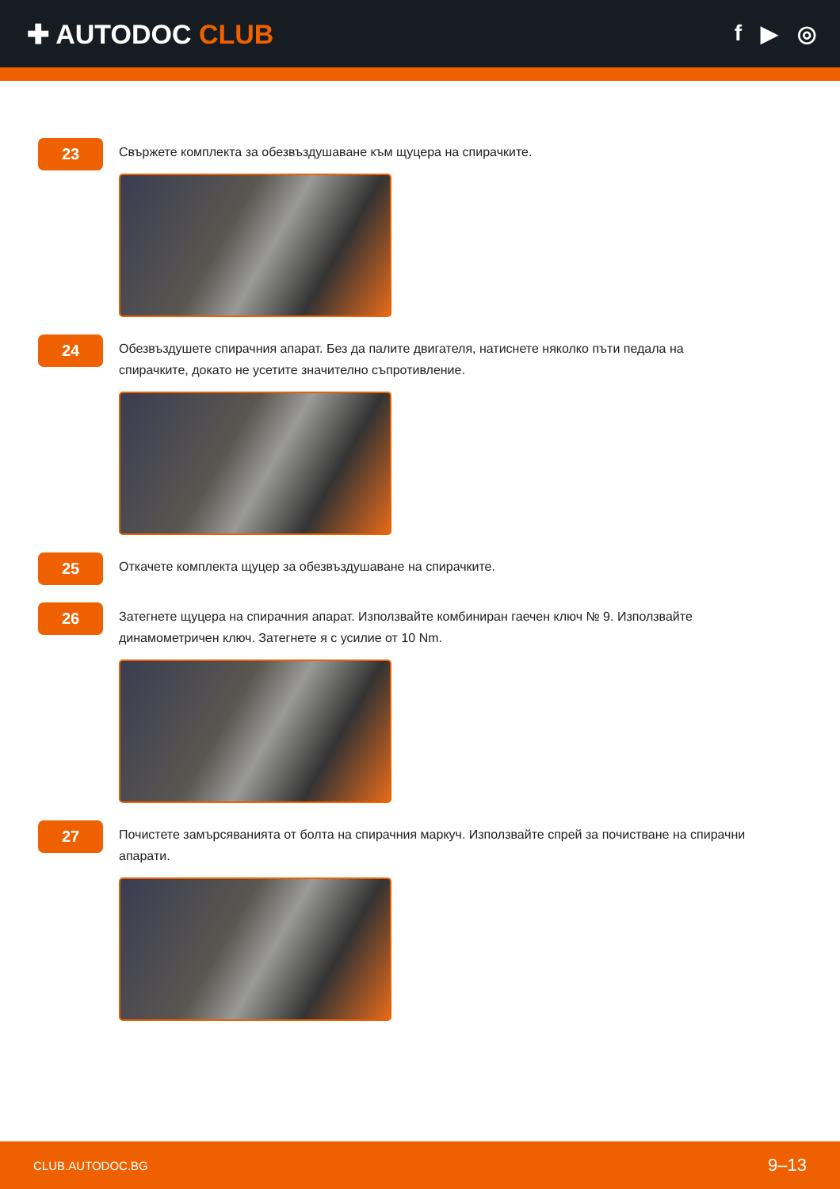✚ AUTODOC CLUB
f ▶ ◎
23
Свържете комплекта за обезвъздушаване към щуцера на спирачките.
24
Обезвъздушете спирачния апарат. Без да палите двигателя, натиснете няколко пъти педала на спирачките, докато не усетите значително съпротивление.
25
Откачете комплекта щуцер за обезвъздушаване на спирачките.
26
Затегнете щуцера на спирачния апарат. Използвайте комбиниран гаечен ключ № 9. Използвайте динамометричен ключ. Затегнете я с усилие от 10 Nm.
27
Почистете замърсяванията от болта на спирачния маркуч. Използвайте спрей за почистване на спирачни апарати.
CLUB.AUTODOC.BG 9–13